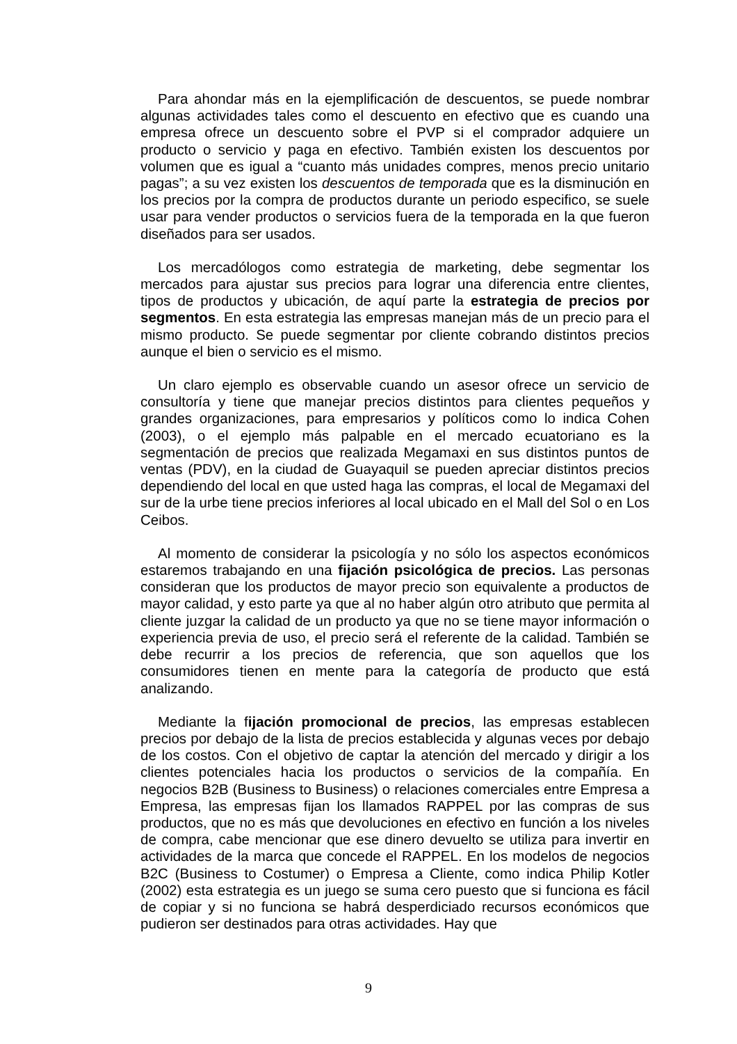Para ahondar más en la ejemplificación de descuentos, se puede nombrar algunas actividades tales como el descuento en efectivo que es cuando una empresa ofrece un descuento sobre el PVP si el comprador adquiere un producto o servicio y paga en efectivo. También existen los descuentos por volumen que es igual a “cuanto más unidades compres, menos precio unitario pagas”; a su vez existen los descuentos de temporada que es la disminución en los precios por la compra de productos durante un periodo especifico, se suele usar para vender productos o servicios fuera de la temporada en la que fueron diseñados para ser usados.
Los mercadólogos como estrategia de marketing, debe segmentar los mercados para ajustar sus precios para lograr una diferencia entre clientes, tipos de productos y ubicación, de aquí parte la estrategia de precios por segmentos. En esta estrategia las empresas manejan más de un precio para el mismo producto. Se puede segmentar por cliente cobrando distintos precios aunque el bien o servicio es el mismo.
Un claro ejemplo es observable cuando un asesor ofrece un servicio de consultoría y tiene que manejar precios distintos para clientes pequeños y grandes organizaciones, para empresarios y políticos como lo indica Cohen (2003), o el ejemplo más palpable en el mercado ecuatoriano es la segmentación de precios que realizada Megamaxi en sus distintos puntos de ventas (PDV), en la ciudad de Guayaquil se pueden apreciar distintos precios dependiendo del local en que usted haga las compras, el local de Megamaxi del sur de la urbe tiene precios inferiores al local ubicado en el Mall del Sol o en Los Ceibos.
Al momento de considerar la psicología y no sólo los aspectos económicos estaremos trabajando en una fijación psicológica de precios. Las personas consideran que los productos de mayor precio son equivalente a productos de mayor calidad, y esto parte ya que al no haber algún otro atributo que permita al cliente juzgar la calidad de un producto ya que no se tiene mayor información o experiencia previa de uso, el precio será el referente de la calidad. También se debe recurrir a los precios de referencia, que son aquellos que los consumidores tienen en mente para la categoría de producto que está analizando.
Mediante la fijación promocional de precios, las empresas establecen precios por debajo de la lista de precios establecida y algunas veces por debajo de los costos. Con el objetivo de captar la atención del mercado y dirigir a los clientes potenciales hacia los productos o servicios de la compañía. En negocios B2B (Business to Business) o relaciones comerciales entre Empresa a Empresa, las empresas fijan los llamados RAPPEL por las compras de sus productos, que no es más que devoluciones en efectivo en función a los niveles de compra, cabe mencionar que ese dinero devuelto se utiliza para invertir en actividades de la marca que concede el RAPPEL. En los modelos de negocios B2C (Business to Costumer) o Empresa a Cliente, como indica Philip Kotler (2002) esta estrategia es un juego se suma cero puesto que si funciona es fácil de copiar y si no funciona se habrá desperdiciado recursos económicos que pudieron ser destinados para otras actividades. Hay que
9